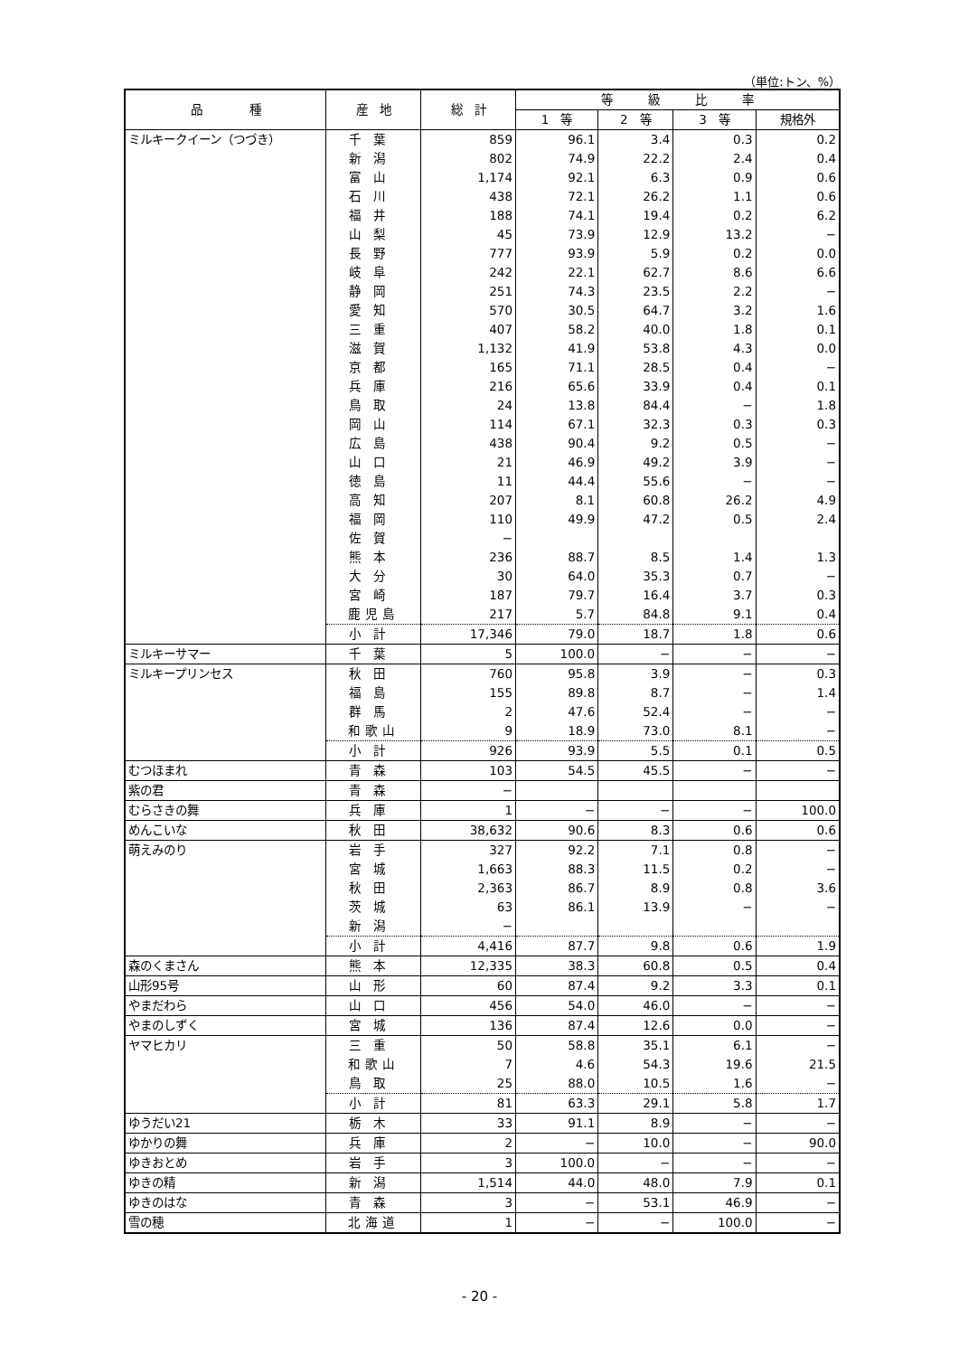（単位:トン、%）
| 品 種 | 産 地 | 総 計 | 等 級 比 率 | | | |
| --- | --- | --- | --- | --- | --- | --- |
| | | | 1 等 | 2 等 | 3 等 | 規格外 |
| ミルキークイーン（つづき） | 千葉 | 859 | 96.1 | 3.4 | 0.3 | 0.2 |
| | 新潟 | 802 | 74.9 | 22.2 | 2.4 | 0.4 |
| | 富山 | 1,174 | 92.1 | 6.3 | 0.9 | 0.6 |
| | 石川 | 438 | 72.1 | 26.2 | 1.1 | 0.6 |
| | 福井 | 188 | 74.1 | 19.4 | 0.2 | 6.2 |
| | 山梨 | 45 | 73.9 | 12.9 | 13.2 | − |
| | 長野 | 777 | 93.9 | 5.9 | 0.2 | 0.0 |
| | 岐阜 | 242 | 22.1 | 62.7 | 8.6 | 6.6 |
| | 静岡 | 251 | 74.3 | 23.5 | 2.2 | − |
| | 愛知 | 570 | 30.5 | 64.7 | 3.2 | 1.6 |
| | 三重 | 407 | 58.2 | 40.0 | 1.8 | 0.1 |
| | 滋賀 | 1,132 | 41.9 | 53.8 | 4.3 | 0.0 |
| | 京都 | 165 | 71.1 | 28.5 | 0.4 | − |
| | 兵庫 | 216 | 65.6 | 33.9 | 0.4 | 0.1 |
| | 鳥取 | 24 | 13.8 | 84.4 | − | 1.8 |
| | 岡山 | 114 | 67.1 | 32.3 | 0.3 | 0.3 |
| | 広島 | 438 | 90.4 | 9.2 | 0.5 | − |
| | 山口 | 21 | 46.9 | 49.2 | 3.9 | − |
| | 徳島 | 11 | 44.4 | 55.6 | − | − |
| | 高知 | 207 | 8.1 | 60.8 | 26.2 | 4.9 |
| | 福岡 | 110 | 49.9 | 47.2 | 0.5 | 2.4 |
| | 佐賀 | − | | | | |
| | 熊本 | 236 | 88.7 | 8.5 | 1.4 | 1.3 |
| | 大分 | 30 | 64.0 | 35.3 | 0.7 | − |
| | 宮崎 | 187 | 79.7 | 16.4 | 3.7 | 0.3 |
| | 鹿児島 | 217 | 5.7 | 84.8 | 9.1 | 0.4 |
| | 小計 | 17,346 | 79.0 | 18.7 | 1.8 | 0.6 |
| ミルキーサマー | 千葉 | 5 | 100.0 | − | − | − |
| ミルキープリンセス | 秋田 | 760 | 95.8 | 3.9 | − | 0.3 |
| | 福島 | 155 | 89.8 | 8.7 | − | 1.4 |
| | 群馬 | 2 | 47.6 | 52.4 | − | − |
| | 和歌山 | 9 | 18.9 | 73.0 | 8.1 | − |
| | 小計 | 926 | 93.9 | 5.5 | 0.1 | 0.5 |
| むつほまれ | 青森 | 103 | 54.5 | 45.5 | − | − |
| 紫の君 | 青森 | − | | | | |
| むらさきの舞 | 兵庫 | 1 | − | − | − | 100.0 |
| めんこいな | 秋田 | 38,632 | 90.6 | 8.3 | 0.6 | 0.6 |
| 萌えみのり | 岩手 | 327 | 92.2 | 7.1 | 0.8 | − |
| | 宮城 | 1,663 | 88.3 | 11.5 | 0.2 | − |
| | 秋田 | 2,363 | 86.7 | 8.9 | 0.8 | 3.6 |
| | 茨城 | 63 | 86.1 | 13.9 | − | − |
| | 新潟 | − | | | | |
| | 小計 | 4,416 | 87.7 | 9.8 | 0.6 | 1.9 |
| 森のくまさん | 熊本 | 12,335 | 38.3 | 60.8 | 0.5 | 0.4 |
| 山形95号 | 山形 | 60 | 87.4 | 9.2 | 3.3 | 0.1 |
| やまだわら | 山口 | 456 | 54.0 | 46.0 | − | − |
| やまのしずく | 宮城 | 136 | 87.4 | 12.6 | 0.0 | − |
| ヤマヒカリ | 三重 | 50 | 58.8 | 35.1 | 6.1 | − |
| | 和歌山 | 7 | 4.6 | 54.3 | 19.6 | 21.5 |
| | 鳥取 | 25 | 88.0 | 10.5 | 1.6 | − |
| | 小計 | 81 | 63.3 | 29.1 | 5.8 | 1.7 |
| ゆうだい21 | 栃木 | 33 | 91.1 | 8.9 | − | − |
| ゆかりの舞 | 兵庫 | 2 | − | 10.0 | − | 90.0 |
| ゆきおとめ | 岩手 | 3 | 100.0 | − | − | − |
| ゆきの精 | 新潟 | 1,514 | 44.0 | 48.0 | 7.9 | 0.1 |
| ゆきのはな | 青森 | 3 | − | 53.1 | 46.9 | − |
| 雪の穂 | 北海道 | 1 | − | − | 100.0 | − |
- 20 -